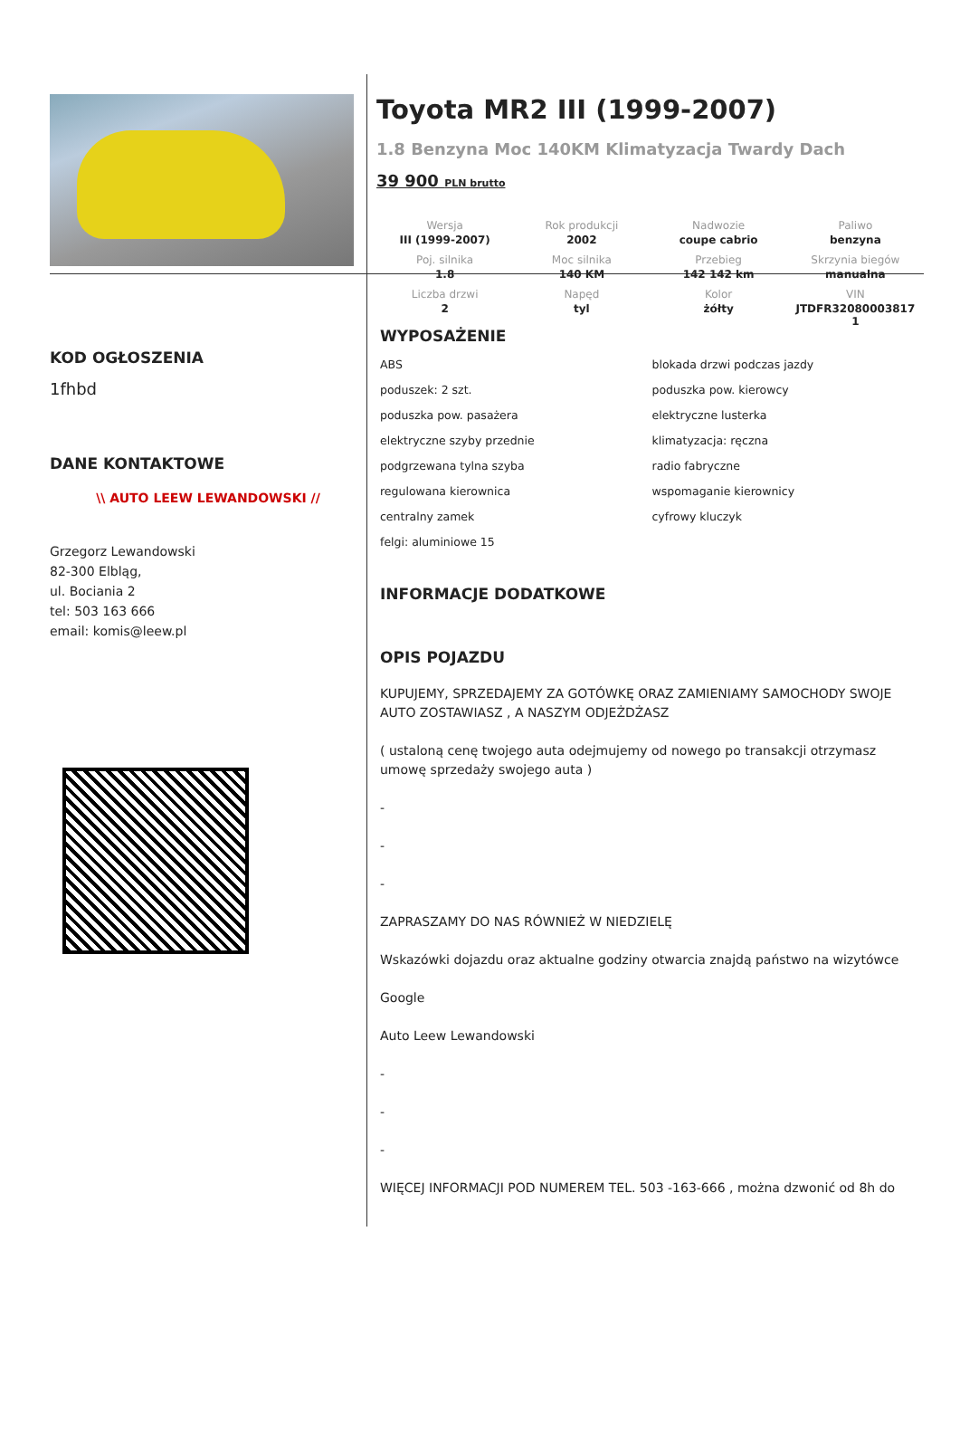Toyota MR2 III (1999-2007)
1.8 Benzyna Moc 140KM Klimatyzacja Twardy Dach
39 900 PLN brutto
| Wersja III (1999-2007) | Rok produkcji 2002 | Nadwozie coupe cabrio | Paliwo benzyna |
| Poj. silnika 1.8 | Moc silnika 140 KM | Przebieg 142 142 km | Skrzynia biegów manualna |
| Liczba drzwi 2 | Napęd tyl | Kolor żółty | VIN JTDFR32080003817 1 |
KOD OGŁOSZENIA
1fhbd
DANE KONTAKTOWE
\\ AUTO LEEW LEWANDOWSKI //
Grzegorz Lewandowski
82-300 Elbląg,
ul. Bociania 2
tel: 503 163 666
email: komis@leew.pl
WYPOSAŻENIE
ABS
blokada drzwi podczas jazdy
poduszek: 2 szt.
poduszka pow. kierowcy
poduszka pow. pasażera
elektryczne lusterka
elektryczne szyby przednie
klimatyzacja: ręczna
podgrzewana tylna szyba
radio fabryczne
regulowana kierownica
wspomaganie kierownicy
centralny zamek
cyfrowy kluczyk
felgi: aluminiowe 15
INFORMACJE DODATKOWE
OPIS POJAZDU
KUPUJEMY, SPRZEDAJEMY ZA GOTÓWKĘ ORAZ ZAMIENIAMY SAMOCHODY SWOJE AUTO ZOSTAWIASZ , A NASZYM ODJEŻDŻASZ
( ustaloną cenę twojego auta odejmujemy od nowego po transakcji otrzymasz umowę sprzedaży swojego auta )
-
-
-
ZAPRASZAMY DO NAS RÓWNIEŻ W NIEDZIELĘ
Wskazówki dojazdu oraz aktualne godziny otwarcia znajdą państwo na wizytówce
Google
Auto Leew Lewandowski
-
-
-
WIĘCEJ INFORMACJI POD NUMEREM TEL. 503 -163-666 , można dzwonić od 8h do